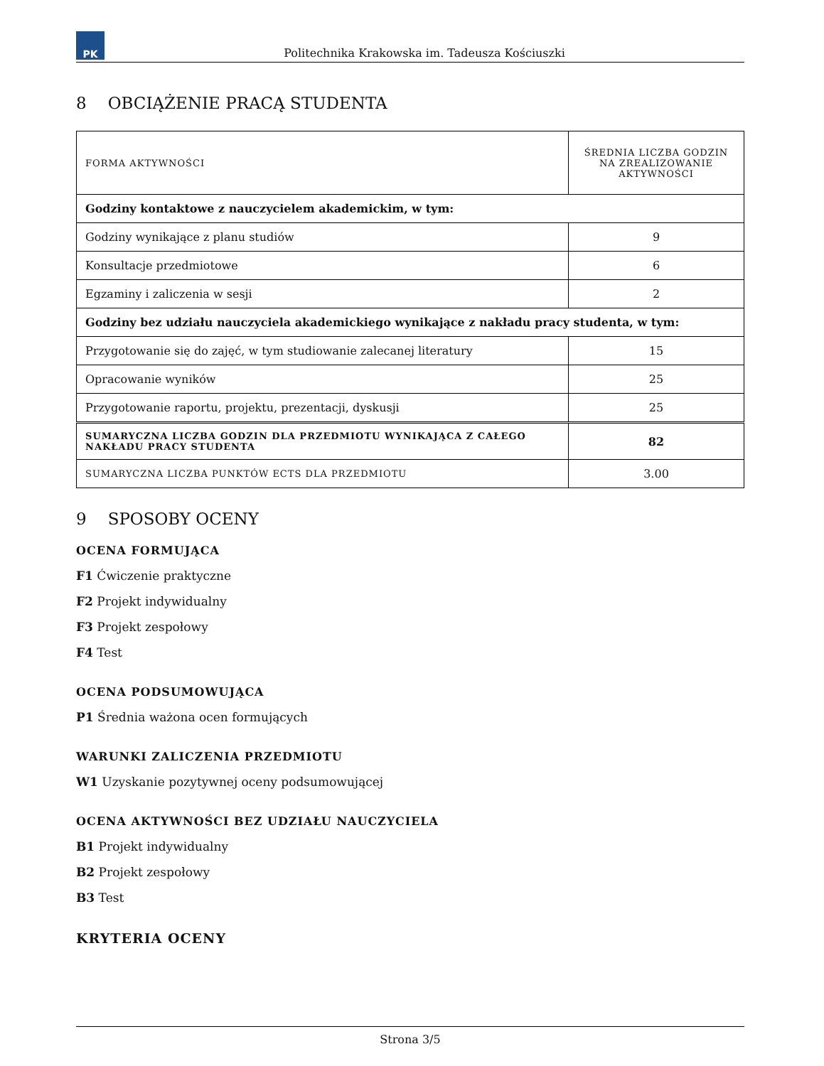PK
Politechnika Krakowska im. Tadeusza Kościuszki
8 OBCIĄŻENIE PRACĄ STUDENTA
| FORMA AKTYWNOŚCI | ŚREDNIA LICZBA GODZIN NA ZREALIZOWANIE AKTYWNOŚCI |
| --- | --- |
| Godziny kontaktowe z nauczycielem akademickim, w tym: | |
| Godziny wynikające z planu studiów | 9 |
| Konsultacje przedmiotowe | 6 |
| Egzaminy i zaliczenia w sesji | 2 |
| Godziny bez udziału nauczyciela akademickiego wynikające z nakładu pracy studenta, w tym: | |
| Przygotowanie się do zajęć, w tym studiowanie zalecanej literatury | 15 |
| Opracowanie wyników | 25 |
| Przygotowanie raportu, projektu, prezentacji, dyskusji | 25 |
| SUMARYCZNA LICZBA GODZIN DLA PRZEDMIOTU WYNIKAJĄCA Z CAŁEGO NAKŁADU PRACY STUDENTA | 82 |
| SUMARYCZNA LICZBA PUNKTÓW ECTS DLA PRZEDMIOTU | 3.00 |
9 SPOSOBY OCENY
OCENA FORMUJĄCA
F1 Ćwiczenie praktyczne
F2 Projekt indywidualny
F3 Projekt zespołowy
F4 Test
OCENA PODSUMOWUJĄCA
P1 Średnia ważona ocen formujących
WARUNKI ZALICZENIA PRZEDMIOTU
W1 Uzyskanie pozytywnej oceny podsumowującej
OCENA AKTYWNOŚCI BEZ UDZIAŁU NAUCZYCIELA
B1 Projekt indywidualny
B2 Projekt zespołowy
B3 Test
KRYTERIA OCENY
Strona 3/5